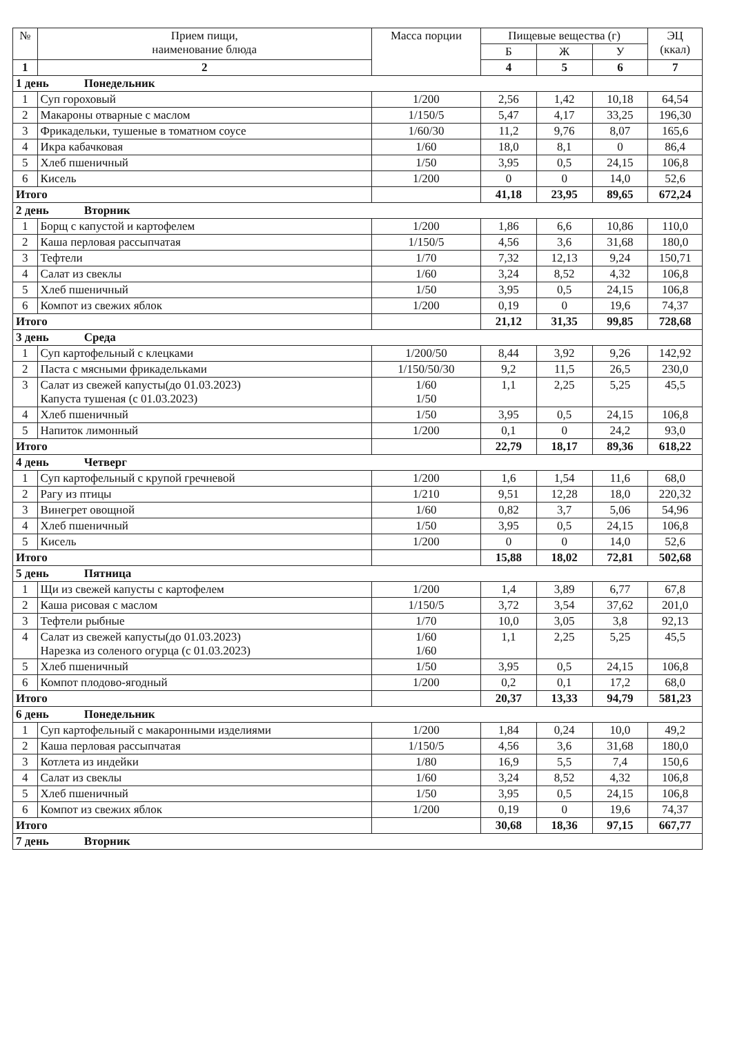| № | Прием пищи, наименование блюда | Масса порции | Пищевые вещества (г) | | | ЭЦ (ккал) |
| --- | --- | --- | --- | --- | --- | --- |
| | | | Б | Ж | У | |
| 1 | 2 | | 4 | 5 | 6 | 7 |
| 1 день Понедельник | | | | | | |
| 1 | Суп гороховый | 1/200 | 2,56 | 1,42 | 10,18 | 64,54 |
| 2 | Макароны отварные с маслом | 1/150/5 | 5,47 | 4,17 | 33,25 | 196,30 |
| 3 | Фрикадельки, тушеные в томатном соусе | 1/60/30 | 11,2 | 9,76 | 8,07 | 165,6 |
| 4 | Икра кабачковая | 1/60 | 18,0 | 8,1 | 0 | 86,4 |
| 5 | Хлеб пшеничный | 1/50 | 3,95 | 0,5 | 24,15 | 106,8 |
| 6 | Кисель | 1/200 | 0 | 0 | 14,0 | 52,6 |
| Итого | | | 41,18 | 23,95 | 89,65 | 672,24 |
| 2 день Вторник | | | | | | |
| 1 | Борщ с капустой и картофелем | 1/200 | 1,86 | 6,6 | 10,86 | 110,0 |
| 2 | Каша перловая рассыпчатая | 1/150/5 | 4,56 | 3,6 | 31,68 | 180,0 |
| 3 | Тефтели | 1/70 | 7,32 | 12,13 | 9,24 | 150,71 |
| 4 | Салат из свеклы | 1/60 | 3,24 | 8,52 | 4,32 | 106,8 |
| 5 | Хлеб пшеничный | 1/50 | 3,95 | 0,5 | 24,15 | 106,8 |
| 6 | Компот из свежих яблок | 1/200 | 0,19 | 0 | 19,6 | 74,37 |
| Итого | | | 21,12 | 31,35 | 99,85 | 728,68 |
| 3 день Среда | | | | | | |
| 1 | Суп картофельный с клецками | 1/200/50 | 8,44 | 3,92 | 9,26 | 142,92 |
| 2 | Паста с мясными фрикадельками | 1/150/50/30 | 9,2 | 11,5 | 26,5 | 230,0 |
| 3 | Салат из свежей капусты(до 01.03.2023) Капуста тушеная (с 01.03.2023) | 1/60 1/50 | 1,1 | 2,25 | 5,25 | 45,5 |
| 4 | Хлеб пшеничный | 1/50 | 3,95 | 0,5 | 24,15 | 106,8 |
| 5 | Напиток лимонный | 1/200 | 0,1 | 0 | 24,2 | 93,0 |
| Итого | | | 22,79 | 18,17 | 89,36 | 618,22 |
| 4 день Четверг | | | | | | |
| 1 | Суп картофельный с крупой гречневой | 1/200 | 1,6 | 1,54 | 11,6 | 68,0 |
| 2 | Рагу из птицы | 1/210 | 9,51 | 12,28 | 18,0 | 220,32 |
| 3 | Винегрет овощной | 1/60 | 0,82 | 3,7 | 5,06 | 54,96 |
| 4 | Хлеб пшеничный | 1/50 | 3,95 | 0,5 | 24,15 | 106,8 |
| 5 | Кисель | 1/200 | 0 | 0 | 14,0 | 52,6 |
| Итого | | | 15,88 | 18,02 | 72,81 | 502,68 |
| 5 день Пятница | | | | | | |
| 1 | Щи из свежей капусты с картофелем | 1/200 | 1,4 | 3,89 | 6,77 | 67,8 |
| 2 | Каша рисовая с маслом | 1/150/5 | 3,72 | 3,54 | 37,62 | 201,0 |
| 3 | Тефтели рыбные | 1/70 | 10,0 | 3,05 | 3,8 | 92,13 |
| 4 | Салат из свежей капусты(до 01.03.2023) Нарезка из соленого огурца (с 01.03.2023) | 1/60 1/60 | 1,1 | 2,25 | 5,25 | 45,5 |
| 5 | Хлеб пшеничный | 1/50 | 3,95 | 0,5 | 24,15 | 106,8 |
| 6 | Компот плодово-ягодный | 1/200 | 0,2 | 0,1 | 17,2 | 68,0 |
| Итого | | | 20,37 | 13,33 | 94,79 | 581,23 |
| 6 день Понедельник | | | | | | |
| 1 | Суп картофельный с макаронными изделиями | 1/200 | 1,84 | 0,24 | 10,0 | 49,2 |
| 2 | Каша перловая рассыпчатая | 1/150/5 | 4,56 | 3,6 | 31,68 | 180,0 |
| 3 | Котлета из индейки | 1/80 | 16,9 | 5,5 | 7,4 | 150,6 |
| 4 | Салат из свеклы | 1/60 | 3,24 | 8,52 | 4,32 | 106,8 |
| 5 | Хлеб пшеничный | 1/50 | 3,95 | 0,5 | 24,15 | 106,8 |
| 6 | Компот из свежих яблок | 1/200 | 0,19 | 0 | 19,6 | 74,37 |
| Итого | | | 30,68 | 18,36 | 97,15 | 667,77 |
| 7 день Вторник | | | | | | |